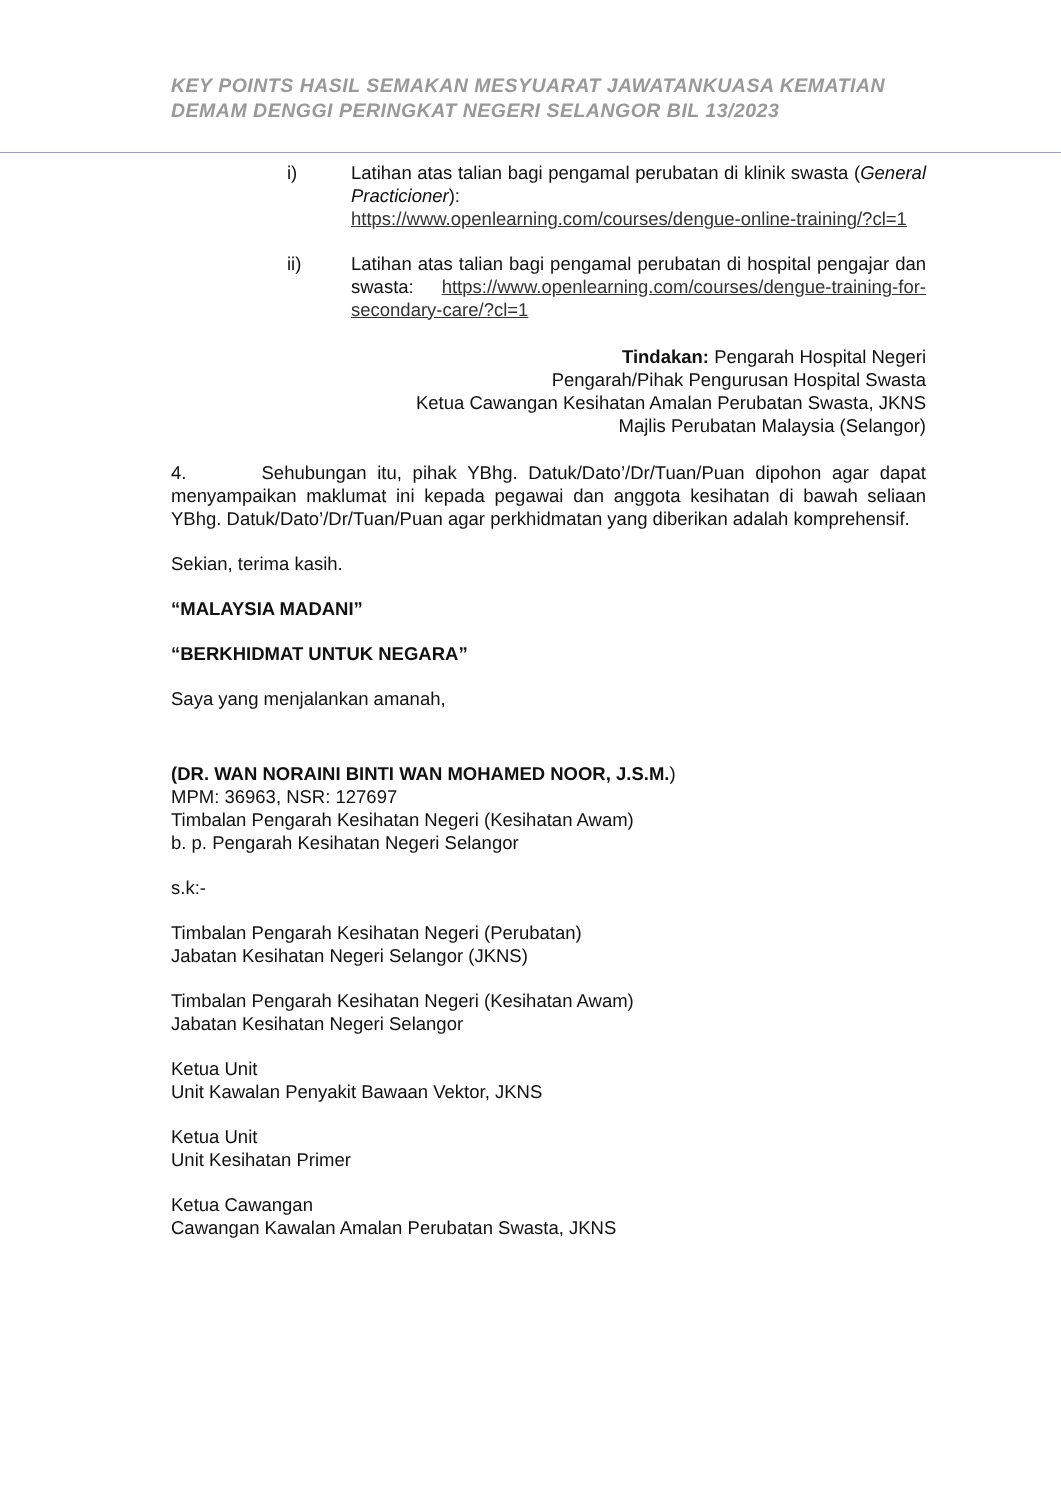KEY POINTS HASIL SEMAKAN MESYUARAT JAWATANKUASA KEMATIAN
DEMAM DENGGI PERINGKAT NEGERI SELANGOR BIL 13/2023
i) Latihan atas talian bagi pengamal perubatan di klinik swasta (General Practicioner):
https://www.openlearning.com/courses/dengue-online-training/?cl=1
ii) Latihan atas talian bagi pengamal perubatan di hospital pengajar dan swasta: https://www.openlearning.com/courses/dengue-training-for-secondary-care/?cl=1
Tindakan: Pengarah Hospital Negeri
Pengarah/Pihak Pengurusan Hospital Swasta
Ketua Cawangan Kesihatan Amalan Perubatan Swasta, JKNS
Majlis Perubatan Malaysia (Selangor)
4. Sehubungan itu, pihak YBhg. Datuk/Dato’/Dr/Tuan/Puan dipohon agar dapat menyampaikan maklumat ini kepada pegawai dan anggota kesihatan di bawah seliaan YBhg. Datuk/Dato’/Dr/Tuan/Puan agar perkhidmatan yang diberikan adalah komprehensif.
Sekian, terima kasih.
“MALAYSIA MADANI”
“BERKHIDMAT UNTUK NEGARA”
Saya yang menjalankan amanah,
(DR. WAN NORAINI BINTI WAN MOHAMED NOOR, J.S.M.)
MPM: 36963, NSR: 127697
Timbalan Pengarah Kesihatan Negeri (Kesihatan Awam)
b. p. Pengarah Kesihatan Negeri Selangor
s.k:-
Timbalan Pengarah Kesihatan Negeri (Perubatan)
Jabatan Kesihatan Negeri Selangor (JKNS)
Timbalan Pengarah Kesihatan Negeri (Kesihatan Awam)
Jabatan Kesihatan Negeri Selangor
Ketua Unit
Unit Kawalan Penyakit Bawaan Vektor, JKNS
Ketua Unit
Unit Kesihatan Primer
Ketua Cawangan
Cawangan Kawalan Amalan Perubatan Swasta, JKNS